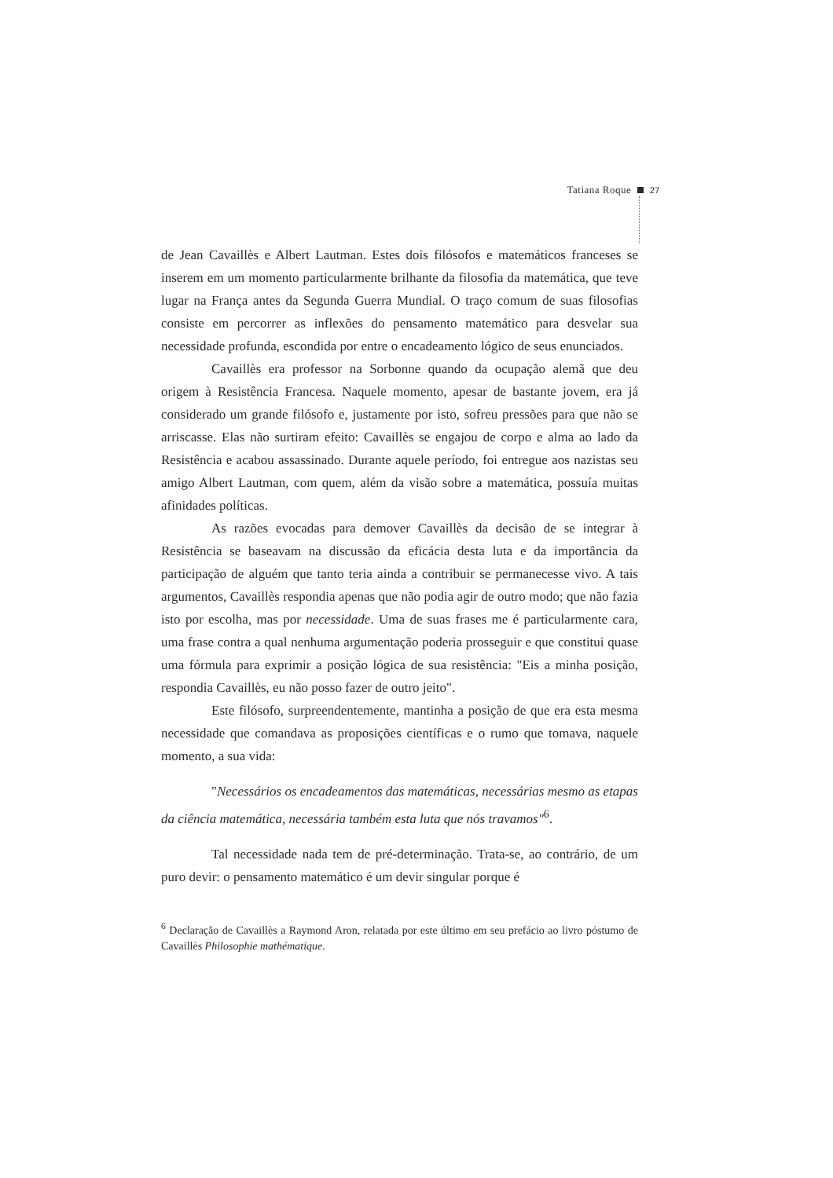Tatiana Roque 27
de Jean Cavaillès e Albert Lautman. Estes dois filósofos e matemáticos franceses se inserem em um momento particularmente brilhante da filosofia da matemática, que teve lugar na França antes da Segunda Guerra Mundial. O traço comum de suas filosofias consiste em percorrer as inflexões do pensamento matemático para desvelar sua necessidade profunda, escondida por entre o encadeamento lógico de seus enunciados.
Cavaillès era professor na Sorbonne quando da ocupação alemã que deu origem à Resistência Francesa. Naquele momento, apesar de bastante jovem, era já considerado um grande filósofo e, justamente por isto, sofreu pressões para que não se arriscasse. Elas não surtiram efeito: Cavaillès se engajou de corpo e alma ao lado da Resistência e acabou assassinado. Durante aquele período, foi entregue aos nazistas seu amigo Albert Lautman, com quem, além da visão sobre a matemática, possuía muitas afinidades políticas.
As razões evocadas para demover Cavaillès da decisão de se integrar à Resistência se baseavam na discussão da eficácia desta luta e da importância da participação de alguém que tanto teria ainda a contribuir se permanecesse vivo. A tais argumentos, Cavaillès respondia apenas que não podia agir de outro modo; que não fazia isto por escolha, mas por necessidade. Uma de suas frases me é particularmente cara, uma frase contra a qual nenhuma argumentação poderia prosseguir e que constitui quase uma fórmula para exprimir a posição lógica de sua resistência: "Eis a minha posição, respondia Cavaillès, eu não posso fazer de outro jeito".
Este filósofo, surpreendentemente, mantinha a posição de que era esta mesma necessidade que comandava as proposições científicas e o rumo que tomava, naquele momento, a sua vida:
"Necessários os encadeamentos das matemáticas, necessárias mesmo as etapas da ciência matemática, necessária também esta luta que nós travamos"<sup>6</sup>.
Tal necessidade nada tem de pré-determinação. Trata-se, ao contrário, de um puro devir: o pensamento matemático é um devir singular porque é
<sup>6</sup> Declaração de Cavaillès a Raymond Aron, relatada por este último em seu prefácio ao livro póstumo de Cavaillès Philosophie mathématique.